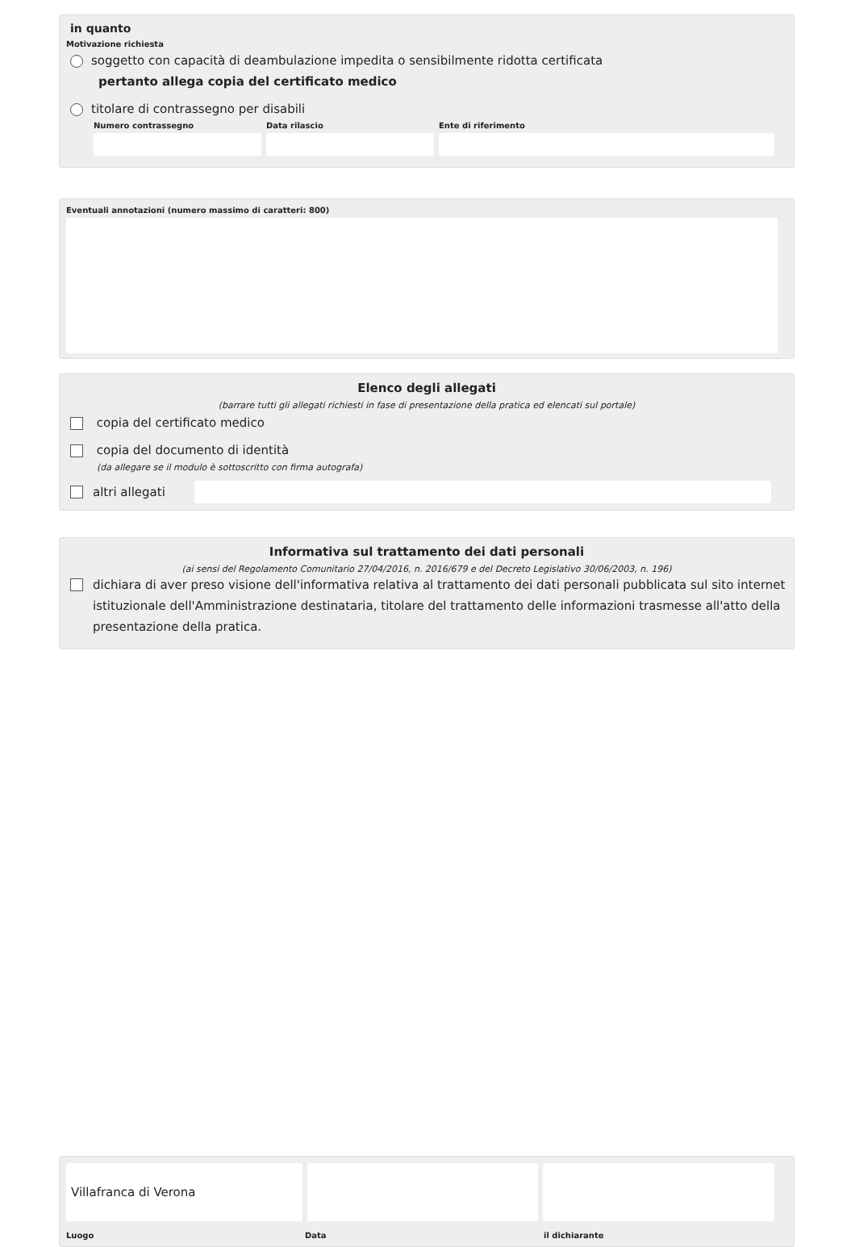in quanto
Motivazione richiesta
soggetto con capacità di deambulazione impedita o sensibilmente ridotta certificata
pertanto allega copia del certificato medico
titolare di contrassegno per disabili
Numero contrassegno Data rilascio Ente di riferimento
Eventuali annotazioni (numero massimo di caratteri: 800)
Elenco degli allegati
(barrare tutti gli allegati richiesti in fase di presentazione della pratica ed elencati sul portale)
copia del certificato medico
copia del documento di identità
(da allegare se il modulo è sottoscritto con firma autografa)
altri allegati
Informativa sul trattamento dei dati personali
(ai sensi del Regolamento Comunitario 27/04/2016, n. 2016/679 e del Decreto Legislativo 30/06/2003, n. 196)
dichiara di aver preso visione dell'informativa relativa al trattamento dei dati personali pubblicata sul sito internet istituzionale dell'Amministrazione destinataria, titolare del trattamento delle informazioni trasmesse all'atto della presentazione della pratica.
Villafranca di Verona
Luogo Data il dichiarante